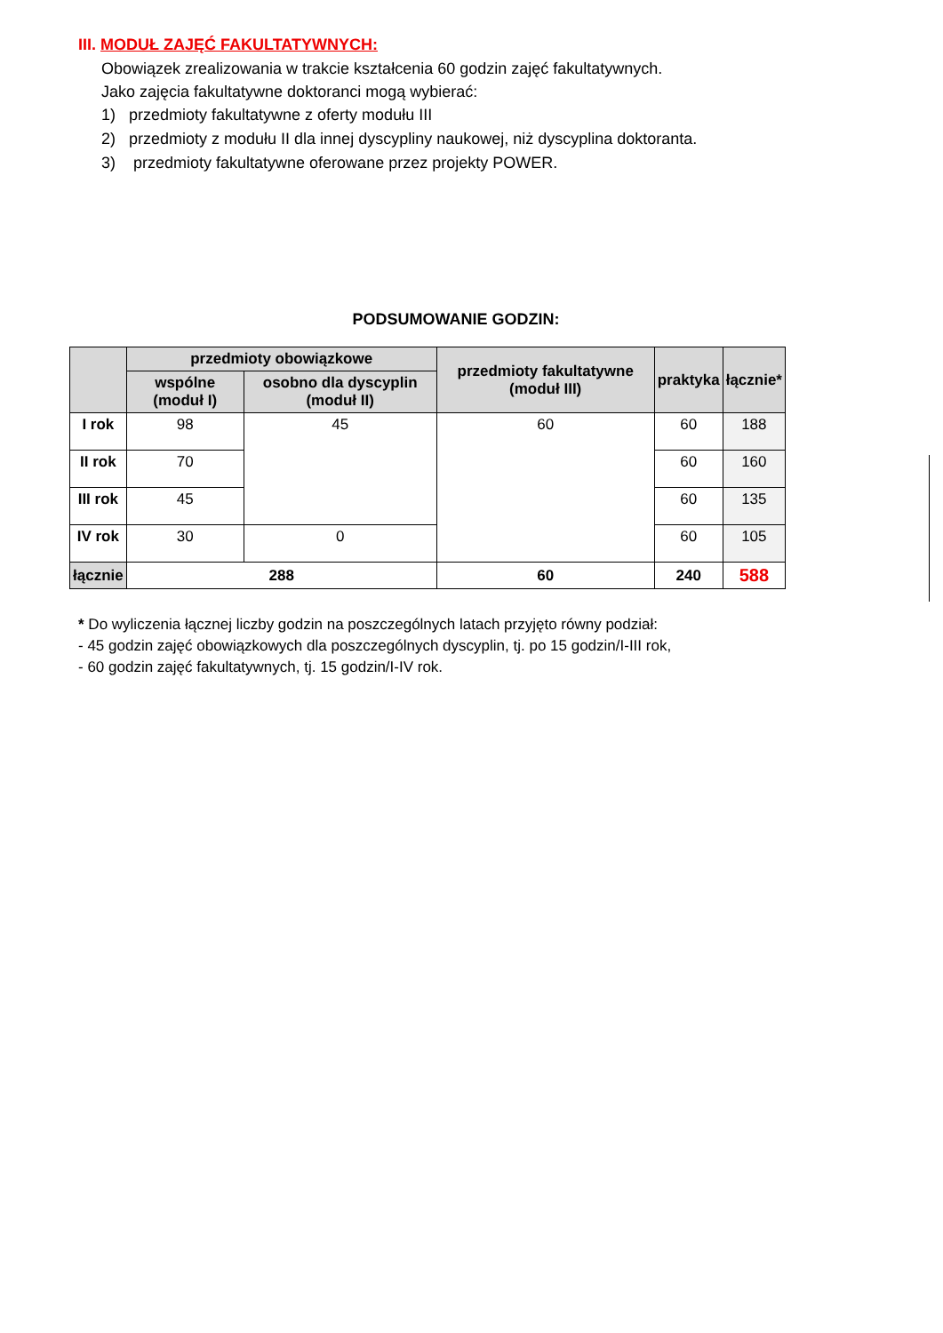III. MODUŁ ZAJĘĆ FAKULTATYWNYCH:
Obowiązek zrealizowania w trakcie kształcenia 60 godzin zajęć fakultatywnych.
Jako zajęcia fakultatywne doktoranci mogą wybierać:
1) przedmioty fakultatywne z oferty modułu III
2) przedmioty z modułu II dla innej dyscypliny naukowej, niż dyscyplina doktoranta.
3) przedmioty fakultatywne oferowane przez projekty POWER.
PODSUMOWANIE GODZIN:
| | przedmioty obowiązkowe | | przedmioty fakultatywne (moduł III) | praktyka | łącznie* |
| --- | --- | --- | --- | --- | --- |
| | wspólne (moduł I) | osobno dla dyscyplin (moduł II) | | | |
| I rok | 98 | 45 | 60 | 60 | 188 |
| II rok | 70 | | | 60 | 160 |
| III rok | 45 | | | 60 | 135 |
| IV rok | 30 | 0 | | 60 | 105 |
| łącznie | 288 | | 60 | 240 | 588 |
* Do wyliczenia łącznej liczby godzin na poszczególnych latach przyjęto równy podział:
- 45 godzin zajęć obowiązkowych dla poszczególnych dyscyplin, tj. po 15 godzin/I-III rok,
- 60 godzin zajęć fakultatywnych, tj. 15 godzin/I-IV rok.